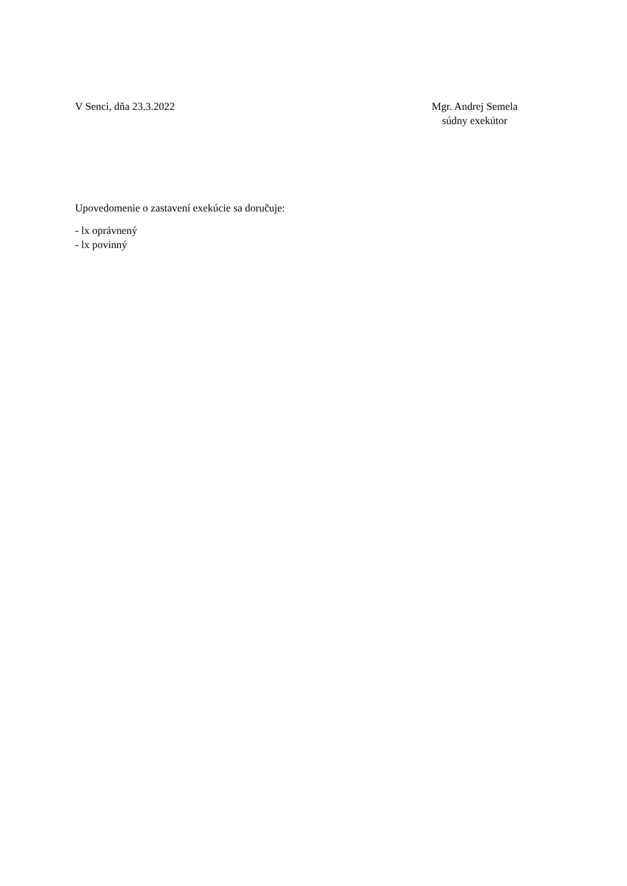V Senci, dňa 23.3.2022 Mgr. Andrej Semela
súdny exekútor
Upovedomenie o zastavení exekúcie sa doručuje:
- lx oprávnený
- lx povinný